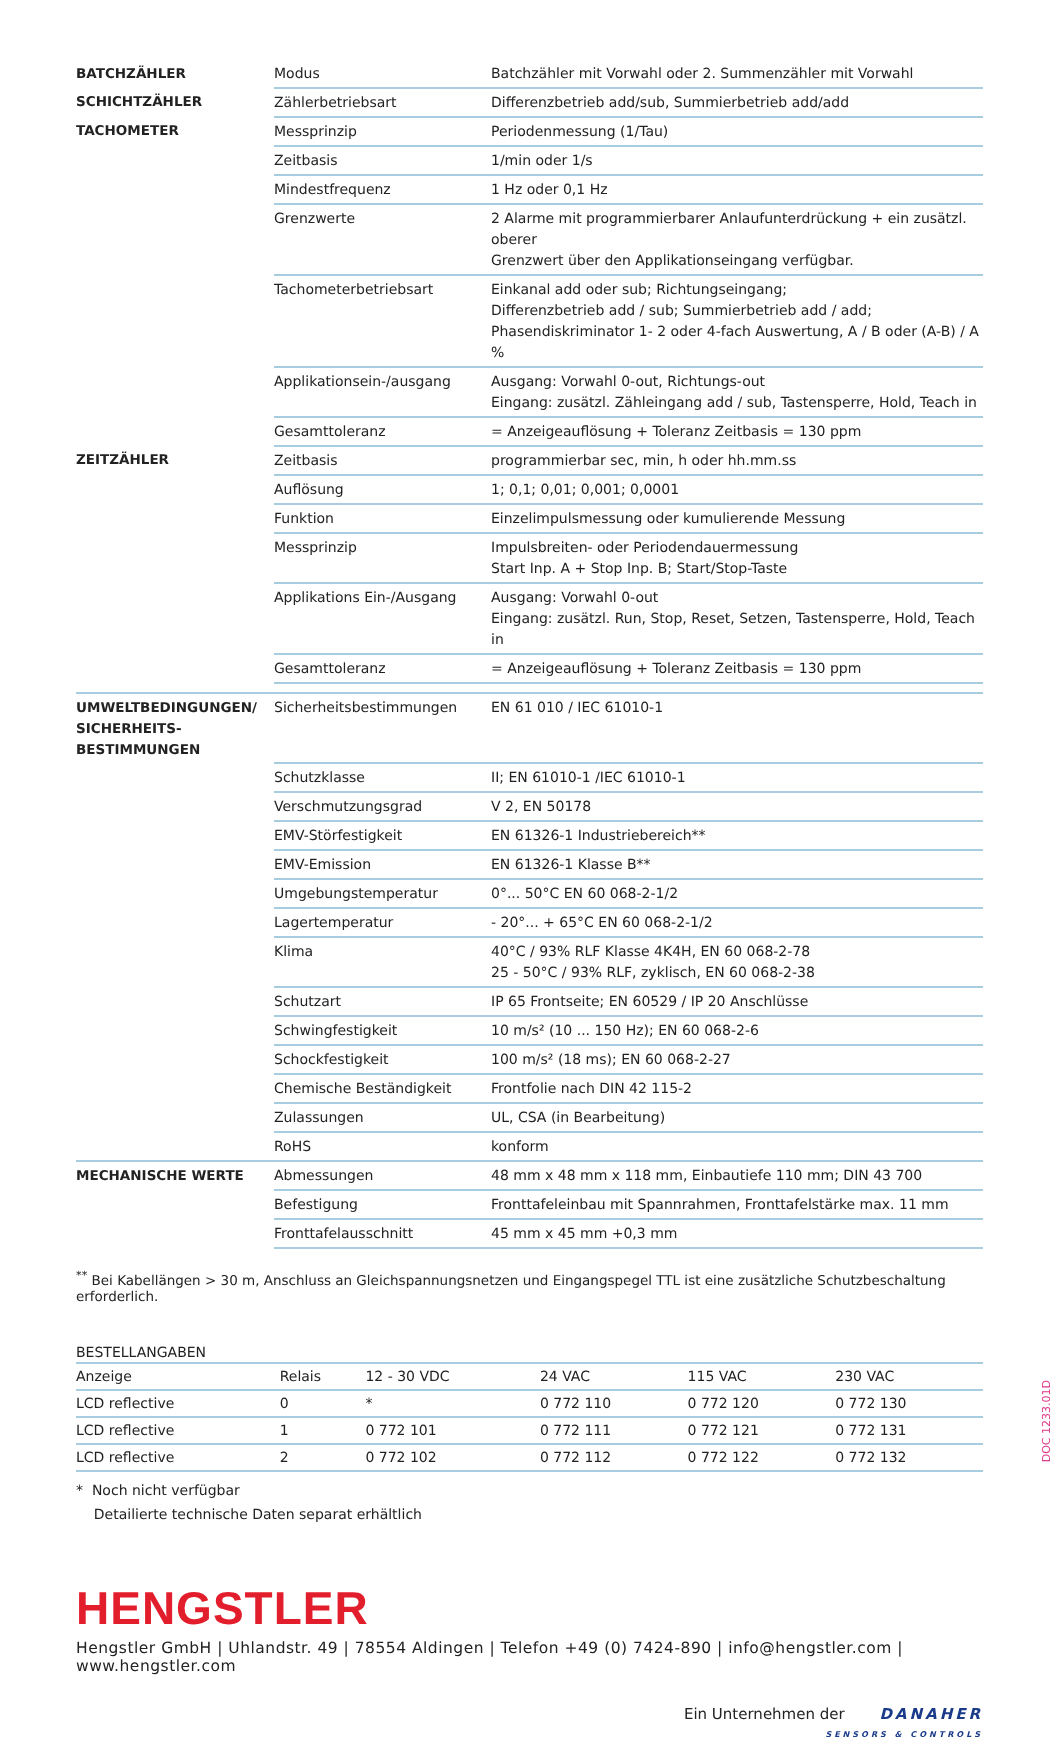| BATCHZÄHLER | Modus | Batchzähler mit Vorwahl oder 2. Summenzähler mit Vorwahl |
| SCHICHTZÄHLER | Zählerbetriebsart | Differenzbetrieb add/sub, Summierbetrieb add/add |
| TACHOMETER | Messprinzip | Periodenmessung (1/Tau) |
| | Zeitbasis | 1/min oder 1/s |
| | Mindestfrequenz | 1 Hz oder 0,1 Hz |
| | Grenzwerte | 2 Alarme mit programmierbarer Anlaufunterdrückung + ein zusätzl. oberer Grenzwert über den Applikationseingang verfügbar. |
| | Tachometerbetriebsart | Einkanal add oder sub; Richtungseingang; Differenzbetrieb add / sub; Summierbetrieb add / add; Phasendiskriminator 1- 2 oder 4-fach Auswertung, A / B oder (A-B) / A % |
| | Applikationsein-/ausgang | Ausgang: Vorwahl 0-out, Richtungs-out Eingang: zusätzl. Zähleingang add / sub, Tastensperre, Hold, Teach in |
| | Gesamttoleranz | = Anzeigeauflösung + Toleranz Zeitbasis = 130 ppm |
| ZEITZÄHLER | Zeitbasis | programmierbar sec, min, h oder hh.mm.ss |
| | Auflösung | 1; 0,1; 0,01; 0,001; 0,0001 |
| | Funktion | Einzelimpulsmessung oder kumulierende Messung |
| | Messprinzip | Impulsbreiten- oder Periodendauermessung Start Inp. A + Stop Inp. B; Start/Stop-Taste |
| | Applikations Ein-/Ausgang | Ausgang: Vorwahl 0-out Eingang: zusätzl. Run, Stop, Reset, Setzen, Tastensperre, Hold, Teach in |
| | Gesamttoleranz | = Anzeigeauflösung + Toleranz Zeitbasis = 130 ppm |
| UMWELTBEDINGUNGEN/ SICHERHEITS- BESTIMMUNGEN | Sicherheitsbestimmungen | EN 61 010 / IEC 61010-1 |
| | Schutzklasse | II; EN 61010-1 /IEC 61010-1 |
| | Verschmutzungsgrad | V 2, EN 50178 |
| | EMV-Störfestigkeit | EN 61326-1 Industriebereich** |
| | EMV-Emission | EN 61326-1 Klasse B** |
| | Umgebungstemperatur | 0°... 50°C EN 60 068-2-1/2 |
| | Lagertemperatur | - 20°... + 65°C EN 60 068-2-1/2 |
| | Klima | 40°C / 93% RLF Klasse 4K4H, EN 60 068-2-78 25 - 50°C / 93% RLF, zyklisch, EN 60 068-2-38 |
| | Schutzart | IP 65 Frontseite; EN 60529 / IP 20 Anschlüsse |
| | Schwingfestigkeit | 10 m/s² (10 ... 150 Hz); EN 60 068-2-6 |
| | Schockfestigkeit | 100 m/s² (18 ms); EN 60 068-2-27 |
| | Chemische Beständigkeit | Frontfolie nach DIN 42 115-2 |
| | Zulassungen | UL, CSA (in Bearbeitung) |
| | RoHS | konform |
| MECHANISCHE WERTE | Abmessungen | 48 mm x 48 mm x 118 mm, Einbautiefe 110 mm; DIN 43 700 |
| | Befestigung | Fronttafeleinbau mit Spannrahmen, Fronttafelstärke max. 11 mm |
| | Fronttafelausschnitt | 45 mm x 45 mm +0,3 mm |
<sup>**</sup> Bei Kabellängen > 30 m, Anschluss an Gleichspannungsnetzen und Eingangspegel TTL ist eine zusätzliche Schutzbeschaltung erforderlich.
BESTELLANGABEN
| Anzeige | Relais | 12 - 30 VDC | 24 VAC | 115 VAC | 230 VAC |
| --- | --- | --- | --- | --- | --- |
| LCD reflective | 0 | * | 0 772 110 | 0 772 120 | 0 772 130 |
| LCD reflective | 1 | 0 772 101 | 0 772 111 | 0 772 121 | 0 772 131 |
| LCD reflective | 2 | 0 772 102 | 0 772 112 | 0 772 122 | 0 772 132 |
* Noch nicht verfügbar
Detailierte technische Daten separat erhältlich
HENGSTLER
Hengstler GmbH | Uhlandstr. 49 | 78554 Aldingen | Telefon +49 (0) 7424-890 | info@hengstler.com | www.hengstler.com
Ein Unternehmen der DANAHER
SENSORS & CONTROLS
DOC 1233.01D